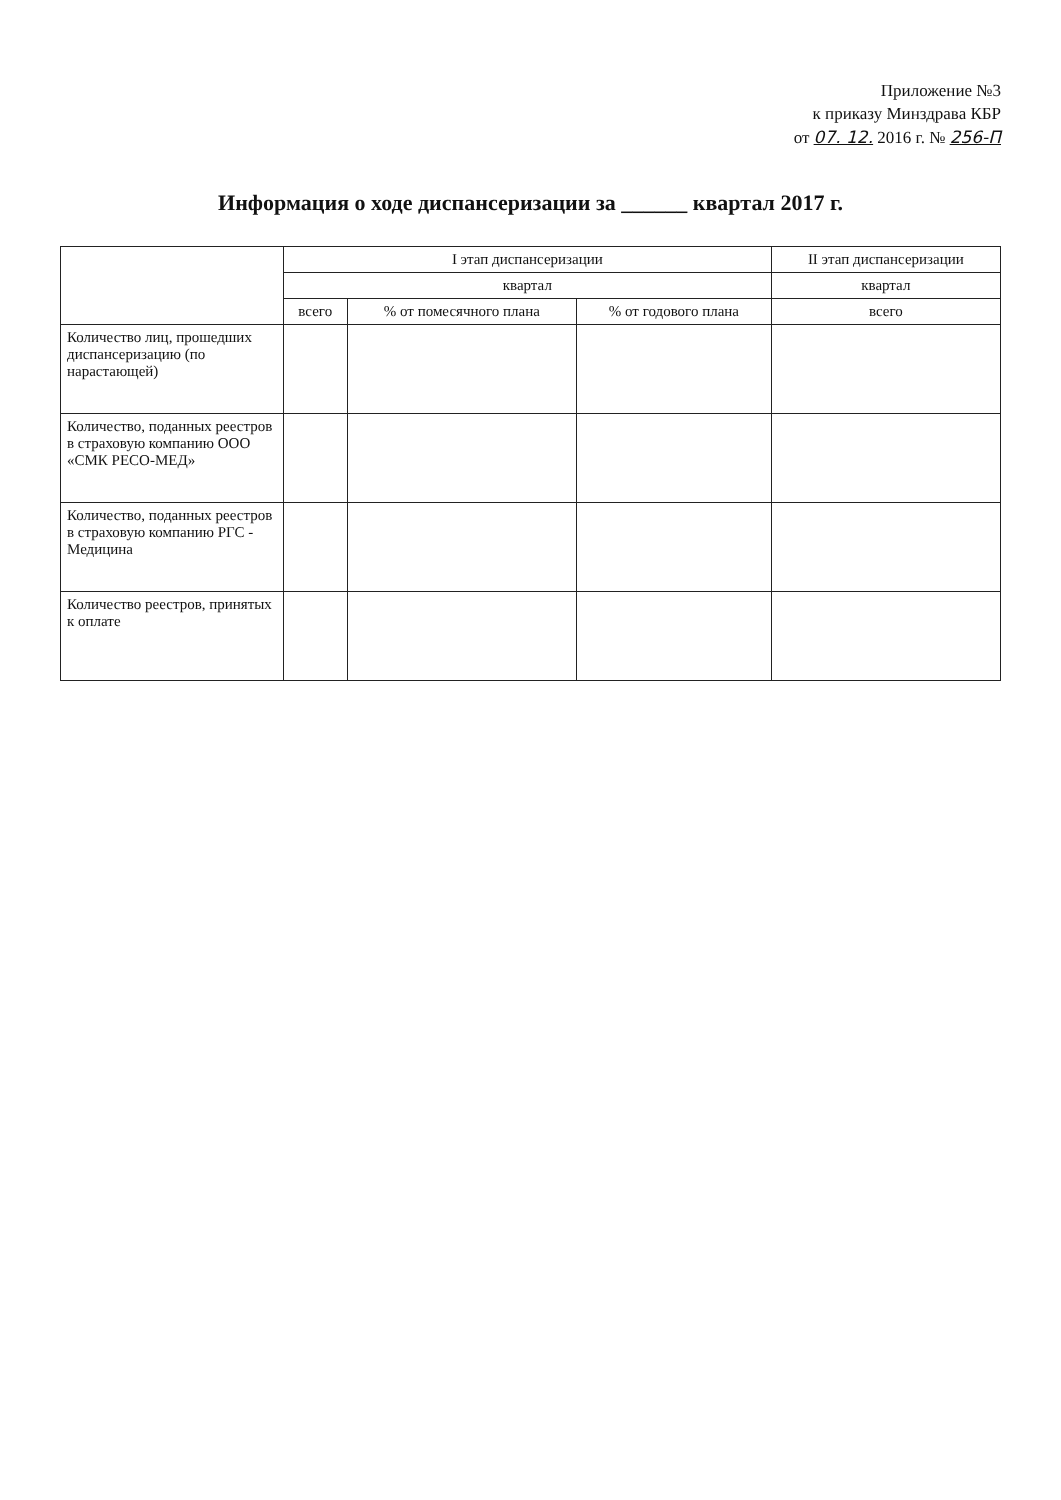Приложение №3
к приказу Минздрава КБР
от 07. 12. 2016 г. № 256-П
Информация о ходе диспансеризации за ______ квартал 2017 г.
| | I этап диспансеризации | | | II этап диспансеризации |
| --- | --- | --- | --- | --- |
| | квартал | | | квартал |
| | всего | % от помесячного плана | % от годового плана | всего |
| Количество лиц, прошедших диспансеризацию (по нарастающей) | | | | |
| Количество, поданных реестров в страховую компанию ООО «СМК РЕСО-МЕД» | | | | |
| Количество, поданных реестров в страховую компанию РГС - Медицина | | | | |
| Количество реестров, принятых к оплате | | | | |